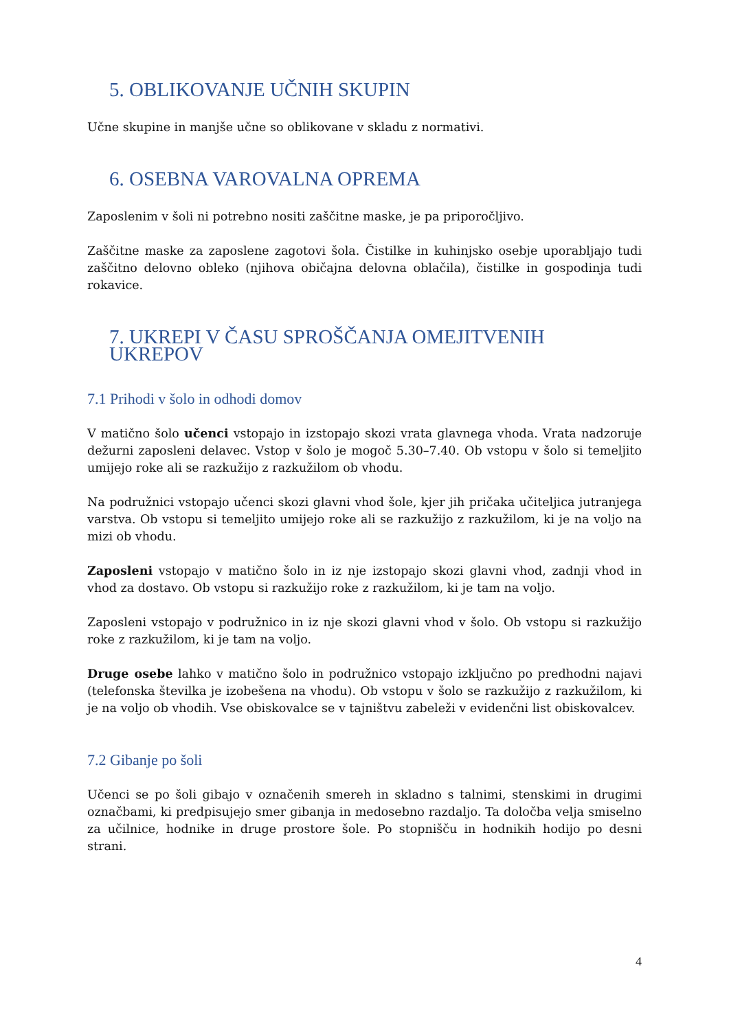5. OBLIKOVANJE UČNIH SKUPIN
Učne skupine in manjše učne so oblikovane v skladu z normativi.
6. OSEBNA VAROVALNA OPREMA
Zaposlenim v šoli ni potrebno nositi zaščitne maske, je pa priporočljivo.
Zaščitne maske za zaposlene zagotovi šola. Čistilke in kuhinjsko osebje uporabljajo tudi zaščitno delovno obleko (njihova običajna delovna oblačila), čistilke in gospodinja tudi rokavice.
7. UKREPI V ČASU SPROŠČANJA OMEJITVENIH UKREPOV
7.1 Prihodi v šolo in odhodi domov
V matično šolo učenci vstopajo in izstopajo skozi vrata glavnega vhoda. Vrata nadzoruje dežurni zaposleni delavec. Vstop v šolo je mogoč 5.30–7.40. Ob vstopu v šolo si temeljito umijejo roke ali se razkužijo z razkužilom ob vhodu.
Na podružnici vstopajo učenci skozi glavni vhod šole, kjer jih pričaka učiteljica jutranjega varstva. Ob vstopu si temeljito umijejo roke ali se razkužijo z razkužilom, ki je na voljo na mizi ob vhodu.
Zaposleni vstopajo v matično šolo in iz nje izstopajo skozi glavni vhod, zadnji vhod in vhod za dostavo. Ob vstopu si razkužijo roke z razkužilom, ki je tam na voljo.
Zaposleni vstopajo v podružnico in iz nje skozi glavni vhod v šolo. Ob vstopu si razkužijo roke z razkužilom, ki je tam na voljo.
Druge osebe lahko v matično šolo in podružnico vstopajo izključno po predhodni najavi (telefonska številka je izobešena na vhodu). Ob vstopu v šolo se razkužijo z razkužilom, ki je na voljo ob vhodih. Vse obiskovalce se v tajništvu zabeleži v evidenčni list obiskovalcev.
7.2 Gibanje po šoli
Učenci se po šoli gibajo v označenih smereh in skladno s talnimi, stenskimi in drugimi označbami, ki predpisujejo smer gibanja in medosebno razdaljo. Ta določba velja smiselno za učilnice, hodnike in druge prostore šole. Po stopnišču in hodnikih hodijo po desni strani.
4